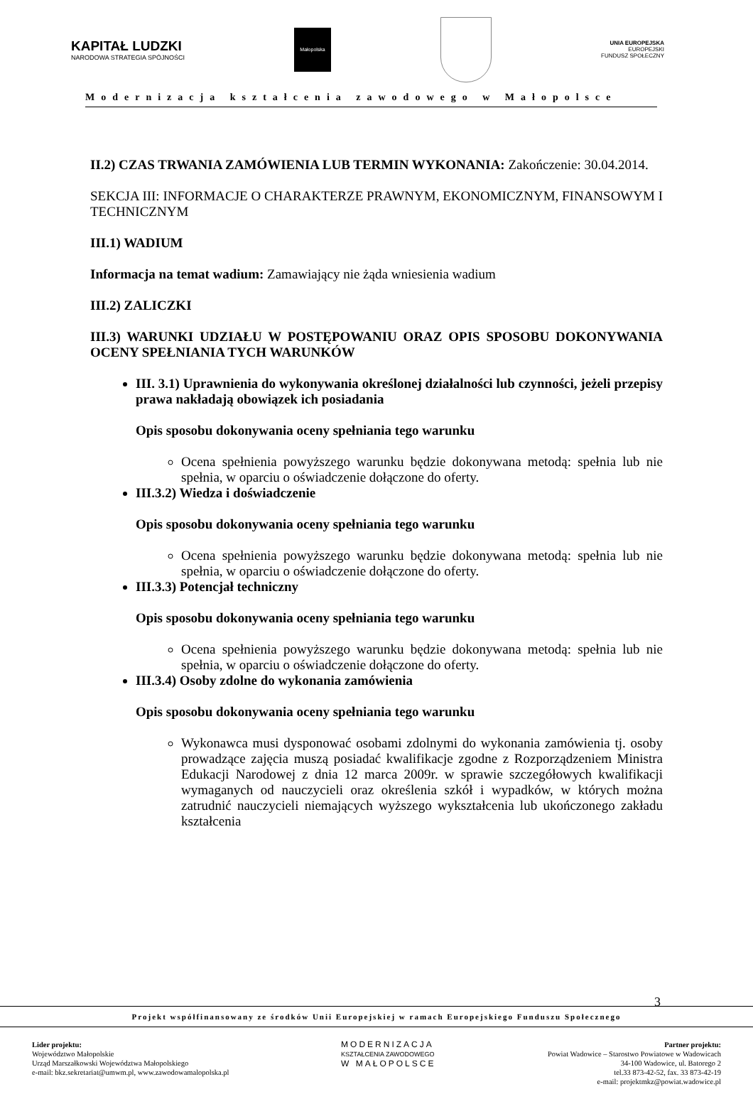KAPITAŁ LUDZKI
NARODOWA STRATEGIA SPÓJNOŚCI
Małopolska
UNIA EUROPEJSKA
EUROPEJSKI
FUNDUSZ SPOŁECZNY
Modernizacja kształcenia zawodowego w Małopolsce
II.2) CZAS TRWANIA ZAMÓWIENIA LUB TERMIN WYKONANIA: Zakończenie: 30.04.2014.
SEKCJA III: INFORMACJE O CHARAKTERZE PRAWNYM, EKONOMICZNYM, FINANSOWYM I TECHNICZNYM
III.1) WADIUM
Informacja na temat wadium: Zamawiający nie żąda wniesienia wadium
III.2) ZALICZKI
III.3) WARUNKI UDZIAŁU W POSTĘPOWANIU ORAZ OPIS SPOSOBU DOKONYWANIA OCENY SPEŁNIANIA TYCH WARUNKÓW
III. 3.1) Uprawnienia do wykonywania określonej działalności lub czynności, jeżeli przepisy prawa nakładają obowiązek ich posiadania
Opis sposobu dokonywania oceny spełniania tego warunku
Ocena spełnienia powyższego warunku będzie dokonywana metodą: spełnia lub nie spełnia, w oparciu o oświadczenie dołączone do oferty.
III.3.2) Wiedza i doświadczenie
Opis sposobu dokonywania oceny spełniania tego warunku
Ocena spełnienia powyższego warunku będzie dokonywana metodą: spełnia lub nie spełnia, w oparciu o oświadczenie dołączone do oferty.
III.3.3) Potencjał techniczny
Opis sposobu dokonywania oceny spełniania tego warunku
Ocena spełnienia powyższego warunku będzie dokonywana metodą: spełnia lub nie spełnia, w oparciu o oświadczenie dołączone do oferty.
III.3.4) Osoby zdolne do wykonania zamówienia
Opis sposobu dokonywania oceny spełniania tego warunku
Wykonawca musi dysponować osobami zdolnymi do wykonania zamówienia tj. osoby prowadzące zajęcia muszą posiadać kwalifikacje zgodne z Rozporządzeniem Ministra Edukacji Narodowej z dnia 12 marca 2009r. w sprawie szczegółowych kwalifikacji wymaganych od nauczycieli oraz określenia szkół i wypadków, w których można zatrudnić nauczycieli niemających wyższego wykształcenia lub ukończonego zakładu kształcenia
3
Projekt współfinansowany ze środków Unii Europejskiej w ramach Europejskiego Funduszu Społecznego
Lider projektu:
Województwo Małopolskie
Urząd Marszałkowski Województwa Małopolskiego
e-mail: bkz.sekretariat@umwm.pl, www.zawodowamalopolska.pl
MODERNIZACJA
KSZTAŁCENIA ZAWODOWEGO
W MAŁOPOLSCE
Partner projektu:
Powiat Wadowice – Starostwo Powiatowe w Wadowicach
34-100 Wadowice, ul. Batorego 2
tel.33 873-42-52, fax. 33 873-42-19
e-mail: projektmkz@powiat.wadowice.pl